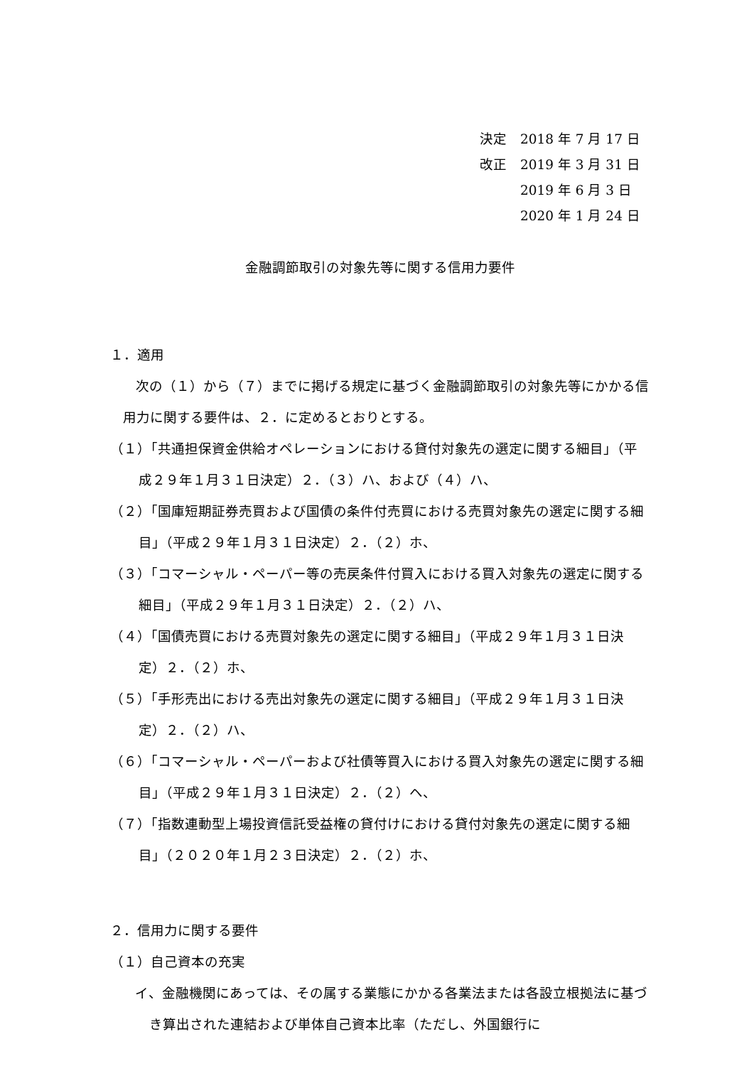決定　2018 年 7 月 17 日
改正　2019 年 3 月 31 日
　　　2019 年 6 月 3 日
　　　2020 年 1 月 24 日
金融調節取引の対象先等に関する信用力要件
１．適用
次の（１）から（７）までに掲げる規定に基づく金融調節取引の対象先等にかかる信用力に関する要件は、２．に定めるとおりとする。
（１）「共通担保資金供給オペレーションにおける貸付対象先の選定に関する細目」（平成２９年１月３１日決定）２．（３）ハ、および（４）ハ、
（２）「国庫短期証券売買および国債の条件付売買における売買対象先の選定に関する細目」（平成２９年１月３１日決定）２．（２）ホ、
（３）「コマーシャル・ペーパー等の売戻条件付買入における買入対象先の選定に関する細目」（平成２９年１月３１日決定）２．（２）ハ、
（４）「国債売買における売買対象先の選定に関する細目」（平成２９年１月３１日決定）２．（２）ホ、
（５）「手形売出における売出対象先の選定に関する細目」（平成２９年１月３１日決定）２．（２）ハ、
（６）「コマーシャル・ペーパーおよび社債等買入における買入対象先の選定に関する細目」（平成２９年１月３１日決定）２．（２）ヘ、
（７）「指数連動型上場投資信託受益権の貸付けにおける貸付対象先の選定に関する細目」（２０２０年１月２３日決定）２．（２）ホ、
２．信用力に関する要件
（１）自己資本の充実
イ、金融機関にあっては、その属する業態にかかる各業法または各設立根拠法に基づき算出された連結および単体自己資本比率（ただし、外国銀行に